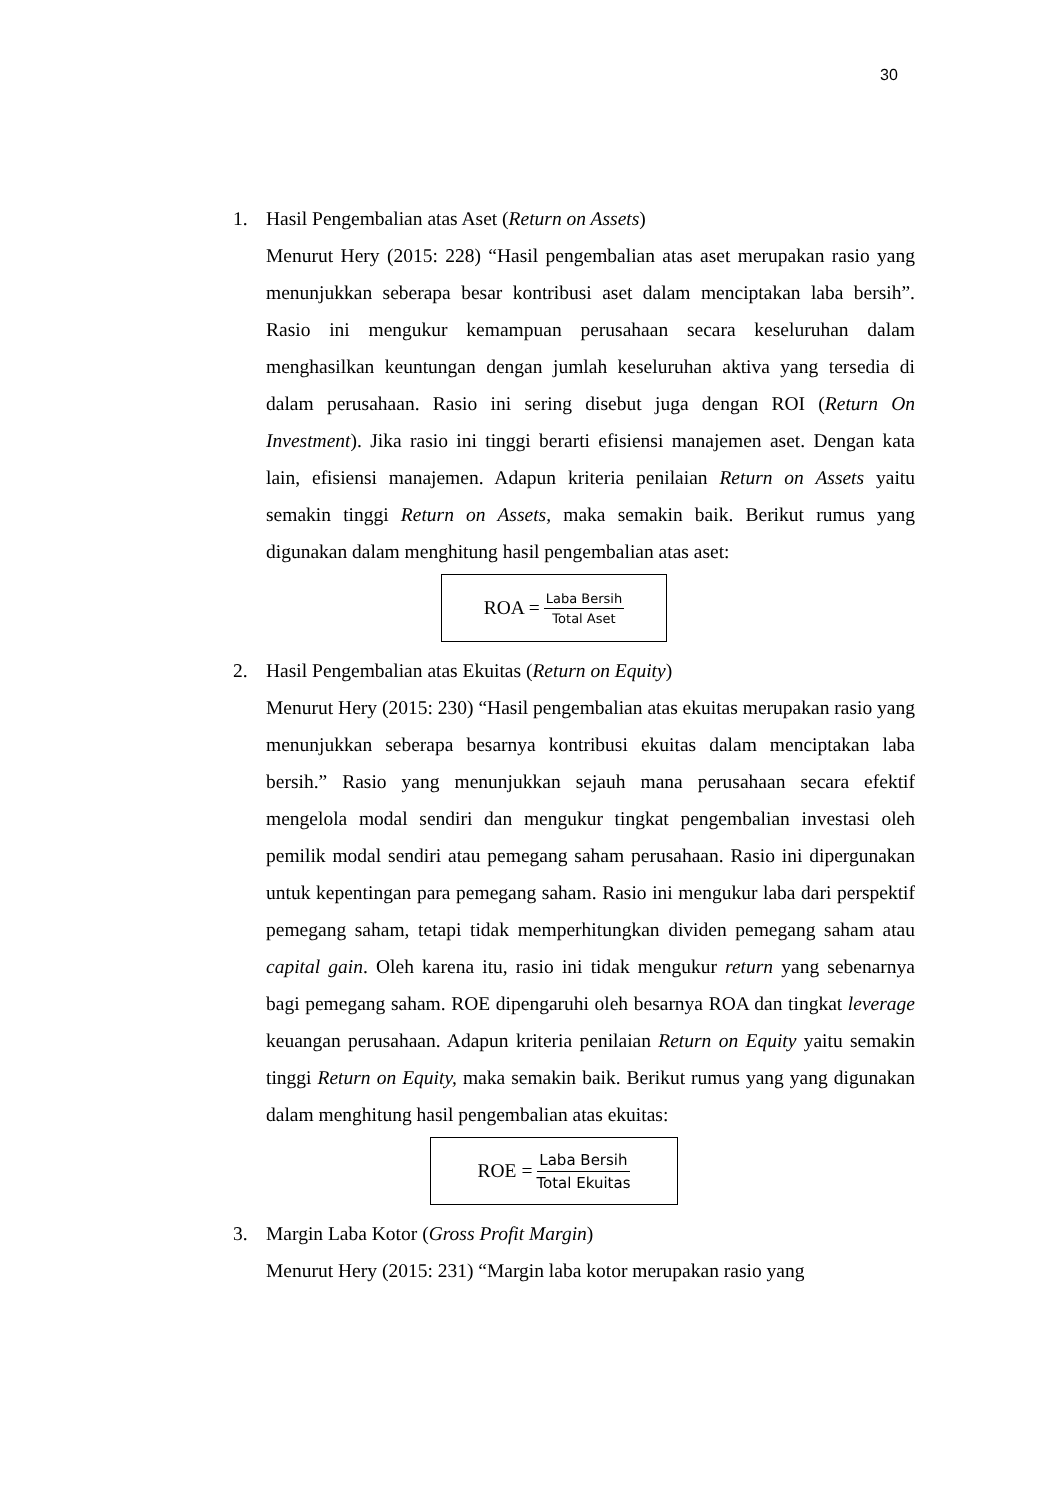30
1. Hasil Pengembalian atas Aset (Return on Assets)
Menurut Hery (2015: 228) “Hasil pengembalian atas aset merupakan rasio yang menunjukkan seberapa besar kontribusi aset dalam menciptakan laba bersih”. Rasio ini mengukur kemampuan perusahaan secara keseluruhan dalam menghasilkan keuntungan dengan jumlah keseluruhan aktiva yang tersedia di dalam perusahaan. Rasio ini sering disebut juga dengan ROI (Return On Investment). Jika rasio ini tinggi berarti efisiensi manajemen aset. Dengan kata lain, efisiensi manajemen. Adapun kriteria penilaian Return on Assets yaitu semakin tinggi Return on Assets, maka semakin baik. Berikut rumus yang digunakan dalam menghitung hasil pengembalian atas aset:
ROA = Laba Bersih Total Aset
2. Hasil Pengembalian atas Ekuitas (Return on Equity)
Menurut Hery (2015: 230) “Hasil pengembalian atas ekuitas merupakan rasio yang menunjukkan seberapa besarnya kontribusi ekuitas dalam menciptakan laba bersih.” Rasio yang menunjukkan sejauh mana perusahaan secara efektif mengelola modal sendiri dan mengukur tingkat pengembalian investasi oleh pemilik modal sendiri atau pemegang saham perusahaan. Rasio ini dipergunakan untuk kepentingan para pemegang saham. Rasio ini mengukur laba dari perspektif pemegang saham, tetapi tidak memperhitungkan dividen pemegang saham atau capital gain. Oleh karena itu, rasio ini tidak mengukur return yang sebenarnya bagi pemegang saham. ROE dipengaruhi oleh besarnya ROA dan tingkat leverage keuangan perusahaan. Adapun kriteria penilaian Return on Equity yaitu semakin tinggi Return on Equity, maka semakin baik. Berikut rumus yang yang digunakan dalam menghitung hasil pengembalian atas ekuitas:
ROE = Laba Bersih Total Ekuitas
3. Margin Laba Kotor (Gross Profit Margin)
Menurut Hery (2015: 231) “Margin laba kotor merupakan rasio yang